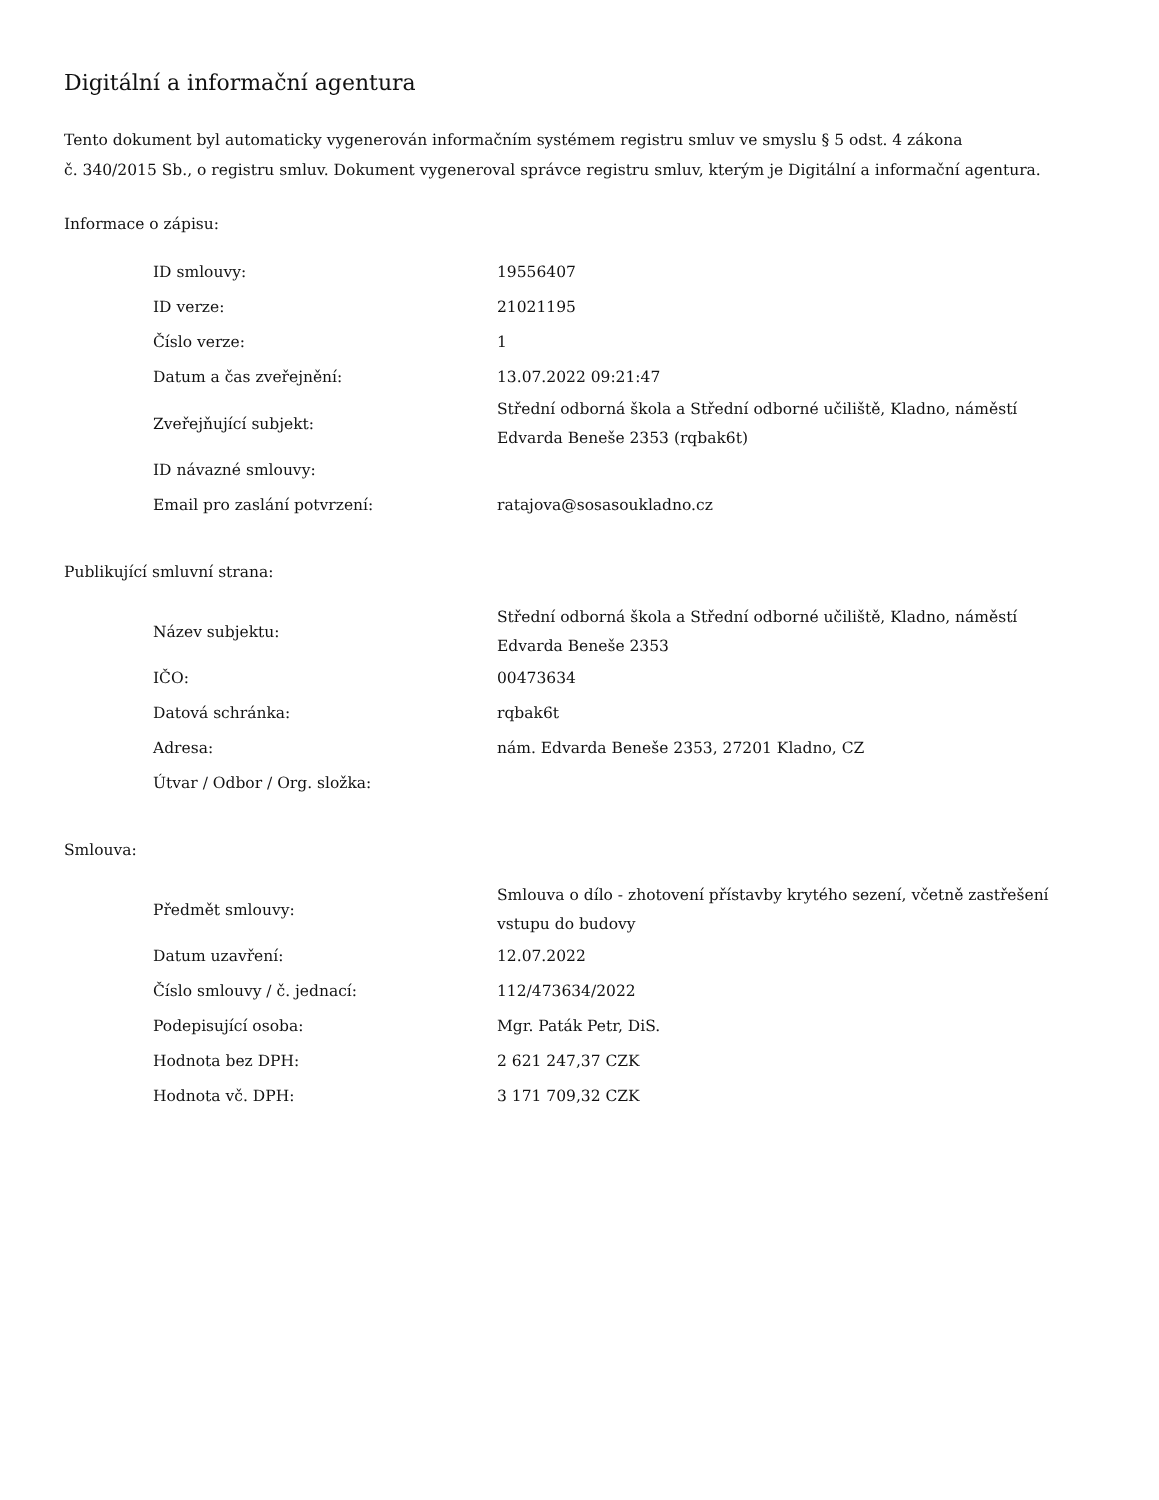Digitální a informační agentura
Tento dokument byl automaticky vygenerován informačním systémem registru smluv ve smyslu § 5 odst. 4 zákona
č. 340/2015 Sb., o registru smluv. Dokument vygeneroval správce registru smluv, kterým je Digitální a informační agentura.
Informace o zápisu:
| ID smlouvy: | 19556407 |
| ID verze: | 21021195 |
| Číslo verze: | 1 |
| Datum a čas zveřejnění: | 13.07.2022 09:21:47 |
| Zveřejňující subjekt: | Střední odborná škola a Střední odborné učiliště, Kladno, náměstí Edvarda Beneše 2353 (rqbak6t) |
| ID návazné smlouvy: | |
| Email pro zaslání potvrzení: | ratajova@sosasoukladno.cz |
Publikující smluvní strana:
| Název subjektu: | Střední odborná škola a Střední odborné učiliště, Kladno, náměstí Edvarda Beneše 2353 |
| IČO: | 00473634 |
| Datová schránka: | rqbak6t |
| Adresa: | nám. Edvarda Beneše 2353, 27201 Kladno, CZ |
| Útvar / Odbor / Org. složka: | |
Smlouva:
| Předmět smlouvy: | Smlouva o dílo - zhotovení přístavby krytého sezení, včetně zastřešení vstupu do budovy |
| Datum uzavření: | 12.07.2022 |
| Číslo smlouvy / č. jednací: | 112/473634/2022 |
| Podepisující osoba: | Mgr. Paták Petr, DiS. |
| Hodnota bez DPH: | 2 621 247,37 CZK |
| Hodnota vč. DPH: | 3 171 709,32 CZK |